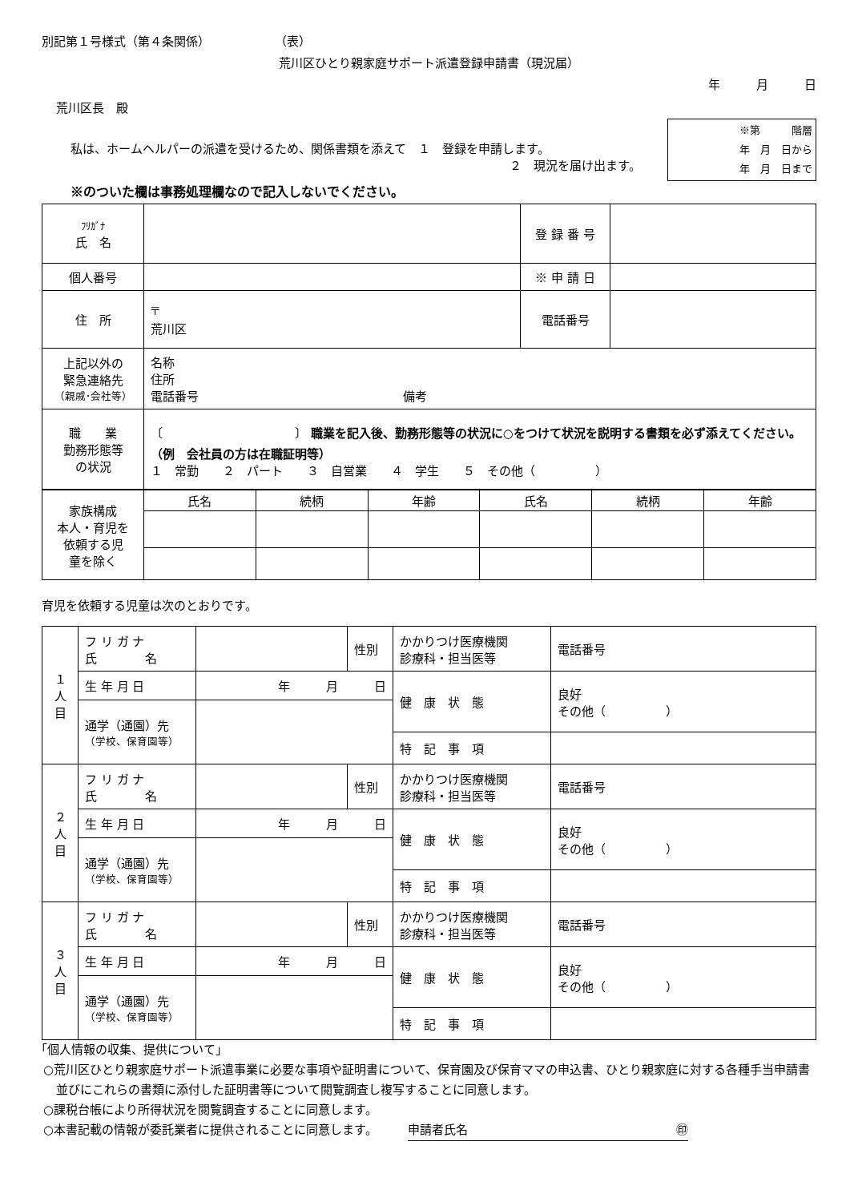別記第１号様式（第４条関係） （表）
荒川区ひとり親家庭サポート派遣登録申請書（現況届）
年　　　月　　　日
荒川区長　殿
私は、ホームヘルパーの派遣を受けるため、関係書類を添えて　１　登録を申請します。
２　現況を届け出ます。
※第　　　階層
年　月　日から
年　月　日まで
※のついた欄は事務処理欄なので記入しないでください。
| ﾌﾘｶﾞﾅ 氏 名 | | 登 録 番 号 | |
| 個人番号 | | ※ 申 請 日 | |
| 住 所 | 〒 荒川区 | 電話番号 | |
| 上記以外の 緊急連絡先 （親戚･会社等） | 名称 住所 電話番号 備考 | | |
| 職 業 勤務形態等 の状況 | 〔 〕 職業を記入後、勤務形態等の状況に○をつけて状況を説明する書類を必ず添えてください。（例 会社員の方は在職証明等） １ 常勤 ２ パート ３ 自営業 ４ 学生 ５ その他（ ） | | |
| 家族構成 本人・育児を 依頼する児 童を除く | 氏名 | 続柄 | 年齢 | 氏名 | 続柄 | 年齢 |
育児を依頼する児童は次のとおりです。
| １ 人 目 | フ リ ガ ナ 氏 名 | | 性別 | かかりつけ医療機関 診療科・担当医等 | 電話番号 |
| | 生 年 月 日 | 年 月 日 | | 健 康 状 態 | 良好 その他（ ） |
| | 通学（通園）先 （学校、保育園等） | | | | |
| | | | | 特 記 事 項 | |
| ２ 人 目 | フ リ ガ ナ 氏 名 | | 性別 | かかりつけ医療機関 診療科・担当医等 | 電話番号 |
| | 生 年 月 日 | 年 月 日 | | 健 康 状 態 | 良好 その他（ ） |
| | 通学（通園）先 （学校、保育園等） | | | | |
| | | | | 特 記 事 項 | |
| ３ 人 目 | フ リ ガ ナ 氏 名 | | 性別 | かかりつけ医療機関 診療科・担当医等 | 電話番号 |
| | 生 年 月 日 | 年 月 日 | | 健 康 状 態 | 良好 その他（ ） |
| | 通学（通園）先 （学校、保育園等） | | | | |
| | | | | 特 記 事 項 | |
「個人情報の収集、提供について」
○荒川区ひとり親家庭サポート派遣事業に必要な事項や証明書について、保育園及び保育ママの申込書、ひとり親家庭に対する各種手当申請書並びにこれらの書類に添付した証明書等について閲覧調査し複写することに同意します。
○課税台帳により所得状況を閲覧調査することに同意します。
○本書記載の情報が委託業者に提供されることに同意します。　　　申請者氏名 ㊞